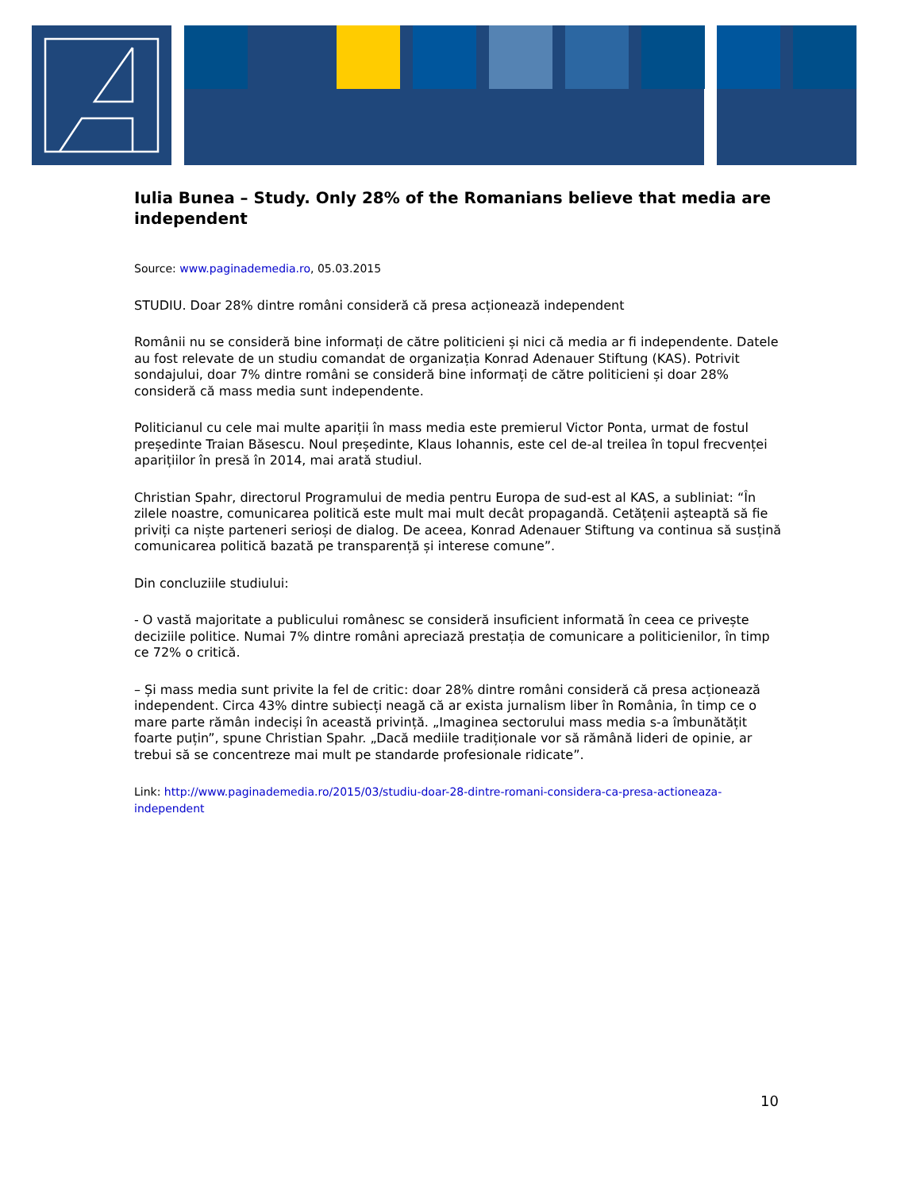Iulia Bunea – Study. Only 28% of the Romanians believe that media are independent
Source: www.paginademedia.ro, 05.03.2015
STUDIU. Doar 28% dintre români consideră că presa acționează independent
Românii nu se consideră bine informați de către politicieni și nici că media ar fi independente. Datele au fost relevate de un studiu comandat de organizația Konrad Adenauer Stiftung (KAS). Potrivit sondajului, doar 7% dintre români se consideră bine informați de către politicieni și doar 28% consideră că mass media sunt independente.
Politicianul cu cele mai multe apariții în mass media este premierul Victor Ponta, urmat de fostul președinte Traian Băsescu. Noul președinte, Klaus Iohannis, este cel de-al treilea în topul frecvenței aparițiilor în presă în 2014, mai arată studiul.
Christian Spahr, directorul Programului de media pentru Europa de sud-est al KAS, a subliniat: “În zilele noastre, comunicarea politică este mult mai mult decât propagandă. Cetățenii așteaptă să fie priviți ca niște parteneri serioși de dialog. De aceea, Konrad Adenauer Stiftung va continua să susțină comunicarea politică bazată pe transparență și interese comune”.
Din concluziile studiului:
- O vastă majoritate a publicului românesc se consideră insuficient informată în ceea ce privește deciziile politice. Numai 7% dintre români apreciază prestația de comunicare a politicienilor, în timp ce 72% o critică.
– Și mass media sunt privite la fel de critic: doar 28% dintre români consideră că presa acționează independent. Circa 43% dintre subiecți neagă că ar exista jurnalism liber în România, în timp ce o mare parte rămân indeciși în această privință. „Imaginea sectorului mass media s-a îmbunătățit foarte puțin”, spune Christian Spahr. „Dacă mediile tradiționale vor să rămână lideri de opinie, ar trebui să se concentreze mai mult pe standarde profesionale ridicate”.
Link: http://www.paginademedia.ro/2015/03/studiu-doar-28-dintre-romani-considera-ca-presa-actioneaza-independent
10